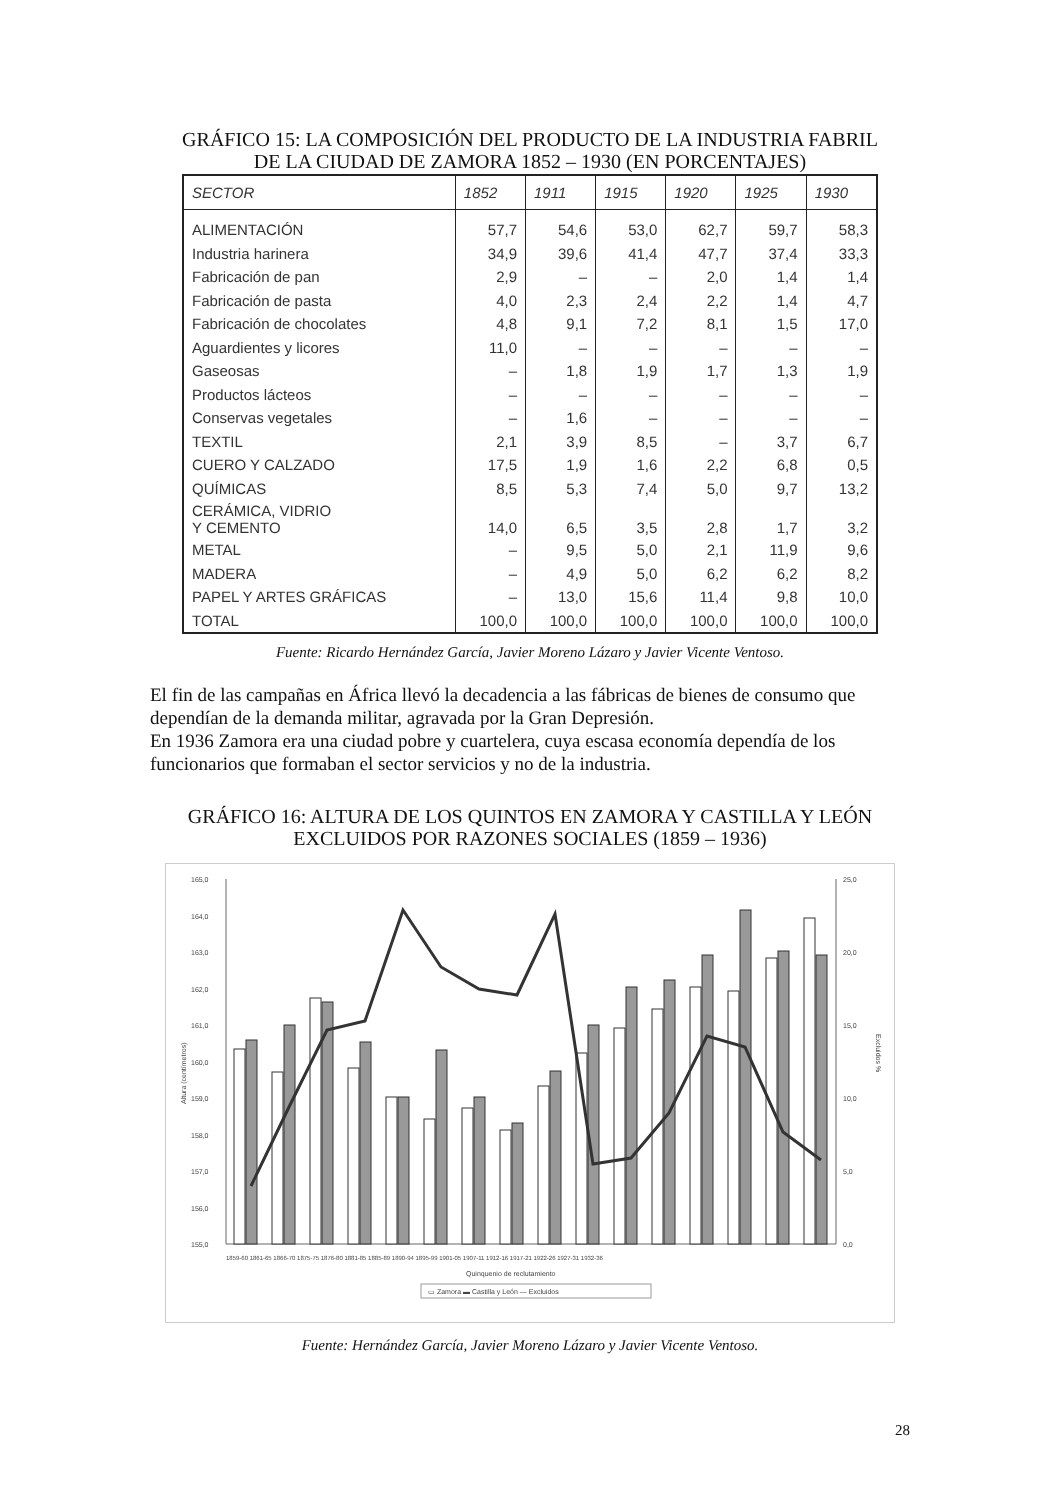GRÁFICO 15: LA COMPOSICIÓN DEL PRODUCTO DE LA INDUSTRIA FABRIL
DE LA CIUDAD DE ZAMORA 1852 – 1930 (EN PORCENTAJES)
| SECTOR | 1852 | 1911 | 1915 | 1920 | 1925 | 1930 |
| --- | --- | --- | --- | --- | --- | --- |
| ALIMENTACIÓN | 57,7 | 54,6 | 53,0 | 62,7 | 59,7 | 58,3 |
| Industria harinera | 34,9 | 39,6 | 41,4 | 47,7 | 37,4 | 33,3 |
| Fabricación de pan | 2,9 | – | – | 2,0 | 1,4 | 1,4 |
| Fabricación de pasta | 4,0 | 2,3 | 2,4 | 2,2 | 1,4 | 4,7 |
| Fabricación de chocolates | 4,8 | 9,1 | 7,2 | 8,1 | 1,5 | 17,0 |
| Aguardientes y licores | 11,0 | – | – | – | – | – |
| Gaseosas | – | 1,8 | 1,9 | 1,7 | 1,3 | 1,9 |
| Productos lácteos | – | – | – | – | – | – |
| Conservas vegetales | – | 1,6 | – | – | – | – |
| TEXTIL | 2,1 | 3,9 | 8,5 | – | 3,7 | 6,7 |
| CUERO Y CALZADO | 17,5 | 1,9 | 1,6 | 2,2 | 6,8 | 0,5 |
| QUÍMICAS | 8,5 | 5,3 | 7,4 | 5,0 | 9,7 | 13,2 |
| CERÁMICA, VIDRIO Y CEMENTO | 14,0 | 6,5 | 3,5 | 2,8 | 1,7 | 3,2 |
| METAL | – | 9,5 | 5,0 | 2,1 | 11,9 | 9,6 |
| MADERA | – | 4,9 | 5,0 | 6,2 | 6,2 | 8,2 |
| PAPEL Y ARTES GRÁFICAS | – | 13,0 | 15,6 | 11,4 | 9,8 | 10,0 |
| TOTAL | 100,0 | 100,0 | 100,0 | 100,0 | 100,0 | 100,0 |
Fuente: Ricardo Hernández García, Javier Moreno Lázaro y Javier Vicente Ventoso.
El fin de las campañas en África llevó la decadencia a las fábricas de bienes de consumo que dependían de la demanda militar, agravada por la Gran Depresión.
En 1936 Zamora era una ciudad pobre y cuartelera, cuya escasa economía dependía de los funcionarios que formaban el sector servicios y no de la industria.
GRÁFICO 16: ALTURA DE LOS QUINTOS EN ZAMORA Y CASTILLA Y LEÓN
EXCLUIDOS POR RAZONES SOCIALES (1859 – 1936)
165,0
164,0
163,0
162,0
161,0
160,0
159,0
158,0
157,0
156,0
155,0
25,0
20,0
15,0
10,0
5,0
0,0
Altura (centímetros)
Excluidos %
1859-60 1861-65 1866-70 1875-75 1876-80 1881-85 1885-89 1890-94 1895-99 1901-05 1907-11 1912-16 1917-21 1922-26 1927-31 1932-36
Quinquenio de reclutamiento
▭ Zamora ▬ Castilla y León — Excluidos
Fuente: Hernández García, Javier Moreno Lázaro y Javier Vicente Ventoso.
28